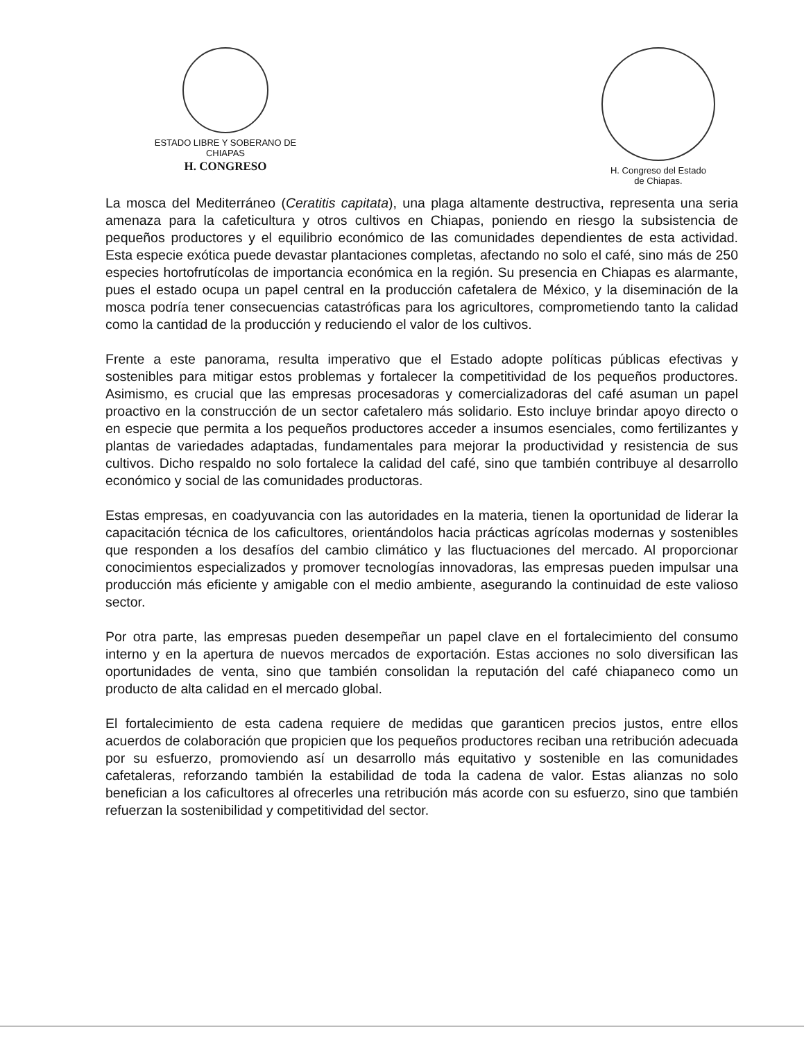ESTADO LIBRE Y SOBERANO DE
CHIAPAS
H. CONGRESO
H. Congreso del Estado
de Chiapas.
La mosca del Mediterráneo (Ceratitis capitata), una plaga altamente destructiva, representa una seria amenaza para la cafeticultura y otros cultivos en Chiapas, poniendo en riesgo la subsistencia de pequeños productores y el equilibrio económico de las comunidades dependientes de esta actividad. Esta especie exótica puede devastar plantaciones completas, afectando no solo el café, sino más de 250 especies hortofrutícolas de importancia económica en la región. Su presencia en Chiapas es alarmante, pues el estado ocupa un papel central en la producción cafetalera de México, y la diseminación de la mosca podría tener consecuencias catastróficas para los agricultores, comprometiendo tanto la calidad como la cantidad de la producción y reduciendo el valor de los cultivos.
Frente a este panorama, resulta imperativo que el Estado adopte políticas públicas efectivas y sostenibles para mitigar estos problemas y fortalecer la competitividad de los pequeños productores. Asimismo, es crucial que las empresas procesadoras y comercializadoras del café asuman un papel proactivo en la construcción de un sector cafetalero más solidario. Esto incluye brindar apoyo directo o en especie que permita a los pequeños productores acceder a insumos esenciales, como fertilizantes y plantas de variedades adaptadas, fundamentales para mejorar la productividad y resistencia de sus cultivos. Dicho respaldo no solo fortalece la calidad del café, sino que también contribuye al desarrollo económico y social de las comunidades productoras.
Estas empresas, en coadyuvancia con las autoridades en la materia, tienen la oportunidad de liderar la capacitación técnica de los caficultores, orientándolos hacia prácticas agrícolas modernas y sostenibles que responden a los desafíos del cambio climático y las fluctuaciones del mercado. Al proporcionar conocimientos especializados y promover tecnologías innovadoras, las empresas pueden impulsar una producción más eficiente y amigable con el medio ambiente, asegurando la continuidad de este valioso sector.
Por otra parte, las empresas pueden desempeñar un papel clave en el fortalecimiento del consumo interno y en la apertura de nuevos mercados de exportación. Estas acciones no solo diversifican las oportunidades de venta, sino que también consolidan la reputación del café chiapaneco como un producto de alta calidad en el mercado global.
El fortalecimiento de esta cadena requiere de medidas que garanticen precios justos, entre ellos acuerdos de colaboración que propicien que los pequeños productores reciban una retribución adecuada por su esfuerzo, promoviendo así un desarrollo más equitativo y sostenible en las comunidades cafetaleras, reforzando también la estabilidad de toda la cadena de valor. Estas alianzas no solo benefician a los caficultores al ofrecerles una retribución más acorde con su esfuerzo, sino que también refuerzan la sostenibilidad y competitividad del sector.